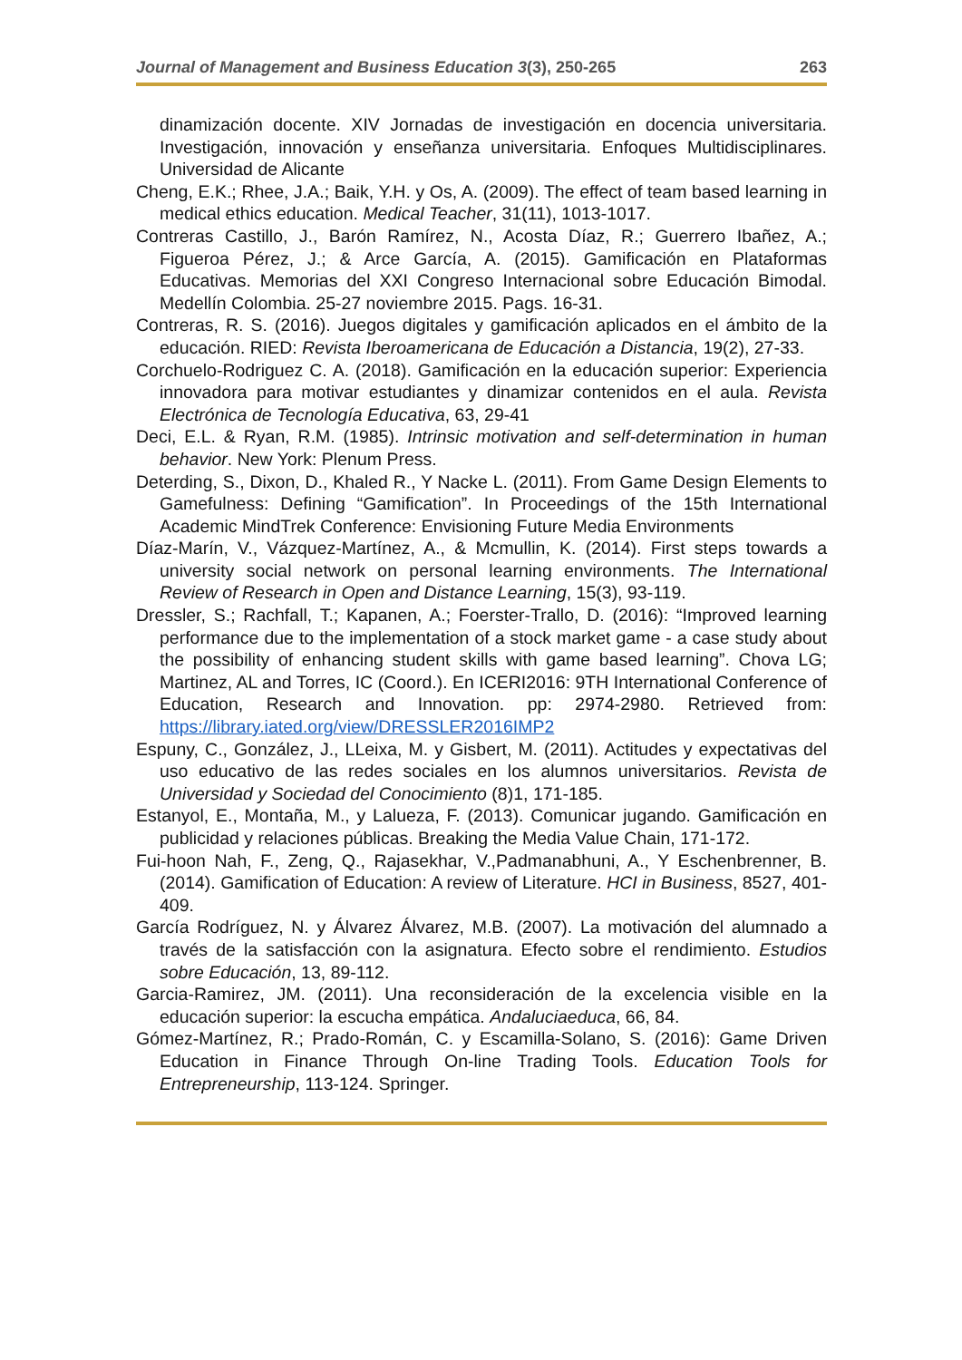Journal of Management and Business Education 3(3), 250-265 263
dinamización docente. XIV Jornadas de investigación en docencia universitaria. Investigación, innovación y enseñanza universitaria. Enfoques Multidisciplinares. Universidad de Alicante
Cheng, E.K.; Rhee, J.A.; Baik, Y.H. y Os, A. (2009). The effect of team based learning in medical ethics education. Medical Teacher, 31(11), 1013-1017.
Contreras Castillo, J., Barón Ramírez, N., Acosta Díaz, R.; Guerrero Ibañez, A.; Figueroa Pérez, J.; & Arce García, A. (2015). Gamificación en Plataformas Educativas. Memorias del XXI Congreso Internacional sobre Educación Bimodal. Medellín Colombia. 25-27 noviembre 2015. Pags. 16-31.
Contreras, R. S. (2016). Juegos digitales y gamificación aplicados en el ámbito de la educación. RIED: Revista Iberoamericana de Educación a Distancia, 19(2), 27-33.
Corchuelo-Rodriguez C. A. (2018). Gamificación en la educación superior: Experiencia innovadora para motivar estudiantes y dinamizar contenidos en el aula. Revista Electrónica de Tecnología Educativa, 63, 29-41
Deci, E.L. & Ryan, R.M. (1985). Intrinsic motivation and self-determination in human behavior. New York: Plenum Press.
Deterding, S., Dixon, D., Khaled R., Y Nacke L. (2011). From Game Design Elements to Gamefulness: Defining “Gamification”. In Proceedings of the 15th International Academic MindTrek Conference: Envisioning Future Media Environments
Díaz-Marín, V., Vázquez-Martínez, A., & Mcmullin, K. (2014). First steps towards a university social network on personal learning environments. The International Review of Research in Open and Distance Learning, 15(3), 93-119.
Dressler, S.; Rachfall, T.; Kapanen, A.; Foerster-Trallo, D. (2016): “Improved learning performance due to the implementation of a stock market game - a case study about the possibility of enhancing student skills with game based learning”. Chova LG; Martinez, AL and Torres, IC (Coord.). En ICERI2016: 9TH International Conference of Education, Research and Innovation. pp: 2974-2980. Retrieved from: https://library.iated.org/view/DRESSLER2016IMP2
Espuny, C., González, J., LLeixa, M. y Gisbert, M. (2011). Actitudes y expectativas del uso educativo de las redes sociales en los alumnos universitarios. Revista de Universidad y Sociedad del Conocimiento (8)1, 171-185.
Estanyol, E., Montaña, M., y Lalueza, F. (2013). Comunicar jugando. Gamificación en publicidad y relaciones públicas. Breaking the Media Value Chain, 171-172.
Fui-hoon Nah, F., Zeng, Q., Rajasekhar, V.,Padmanabhuni, A., Y Eschenbrenner, B. (2014). Gamification of Education: A review of Literature. HCI in Business, 8527, 401-409.
García Rodríguez, N. y Álvarez Álvarez, M.B. (2007). La motivación del alumnado a través de la satisfacción con la asignatura. Efecto sobre el rendimiento. Estudios sobre Educación, 13, 89-112.
Garcia-Ramirez, JM. (2011). Una reconsideración de la excelencia visible en la educación superior: la escucha empática. Andaluciaeduca, 66, 84.
Gómez-Martínez, R.; Prado-Román, C. y Escamilla-Solano, S. (2016): Game Driven Education in Finance Through On-line Trading Tools. Education Tools for Entrepreneurship, 113-124. Springer.